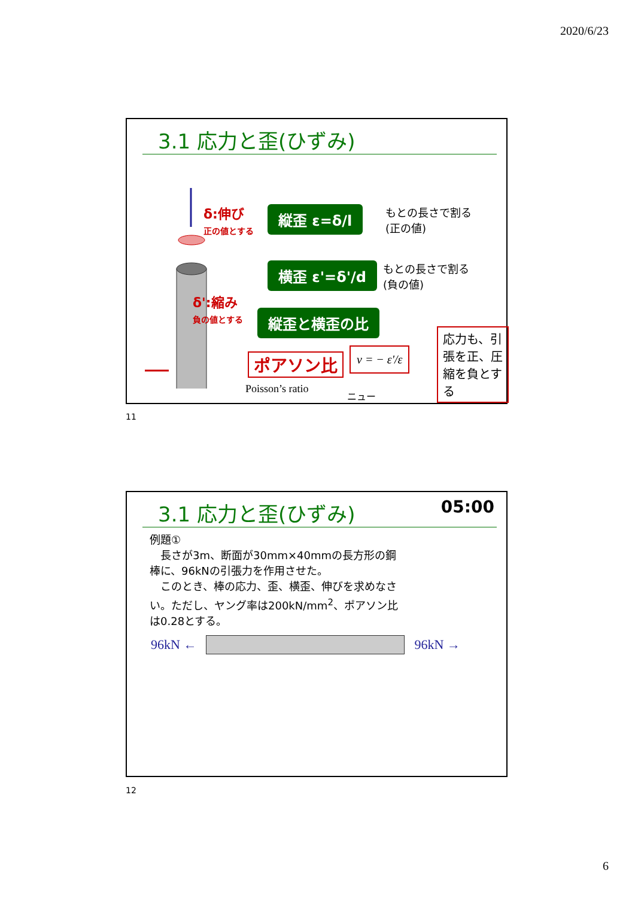2020/6/23
3.1 応力と歪(ひずみ)
δ:伸び
正の値とする
δ':縮み
負の値とする
縦歪 ε=δ/l
もとの長さで割る
(正の値)
横歪 ε'=δ'/d
もとの長さで割る
(負の値)
縦歪と横歪の比
ポアソン比
Poisson’s ratio
ν = − ε'/ε
ニュー
応力も、引張を正、圧縮を負とする
11
3.1 応力と歪(ひずみ) 05:00
例題①
　長さが3m、断面が30mm×40mmの長方形の鋼棒に、96kNの引張力を作用させた。
　このとき、棒の応力、歪、横歪、伸びを求めなさい。ただし、ヤング率は200kN/mm<sup>2</sup>、ポアソン比は0.28とする。
96kN ← 96kN →
12
6